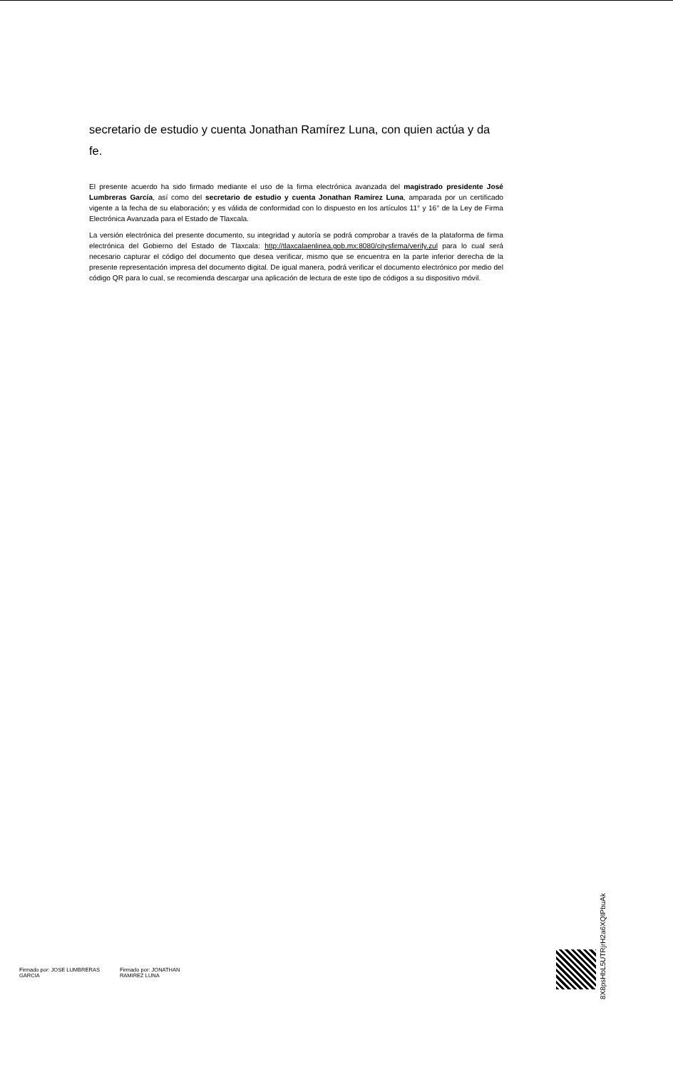secretario de estudio y cuenta Jonathan Ramírez Luna, con quien actúa y da fe.
El presente acuerdo ha sido firmado mediante el uso de la firma electrónica avanzada del magistrado presidente José Lumbreras García, así como del secretario de estudio y cuenta Jonathan Ramírez Luna, amparada por un certificado vigente a la fecha de su elaboración; y es válida de conformidad con lo dispuesto en los artículos 11° y 16° de la Ley de Firma Electrónica Avanzada para el Estado de Tlaxcala.
La versión electrónica del presente documento, su integridad y autoría se podrá comprobar a través de la plataforma de firma electrónica del Gobierno del Estado de Tlaxcala: http://tlaxcalaenlinea.gob.mx:8080/citysfirma/verify.zul para lo cual será necesario capturar el código del documento que desea verificar, mismo que se encuentra en la parte inferior derecha de la presente representación impresa del documento digital. De igual manera, podrá verificar el documento electrónico por medio del código QR para lo cual, se recomienda descargar una aplicación de lectura de este tipo de códigos a su dispositivo móvil.
Firmado por: JOSE LUMBRERAS
GARCIA
Firmado por: JONATHAN
RAMIREZ LUNA
8X8psHbL5UTRjrH2a6XQIPbuAk